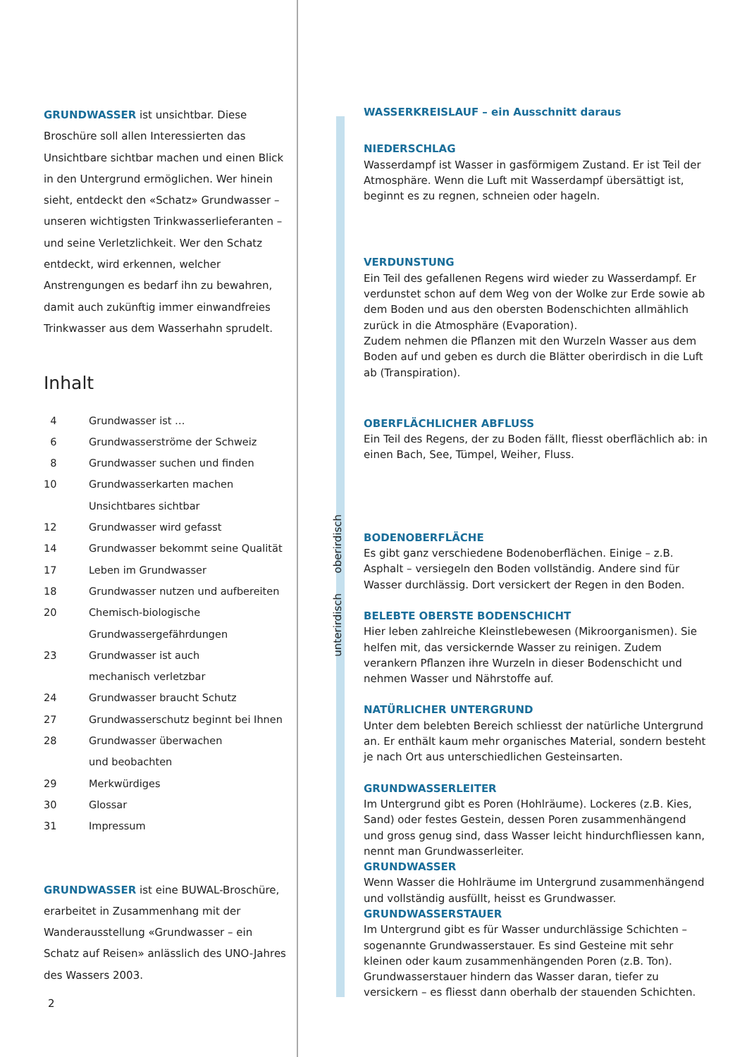GRUNDWASSER ist unsichtbar. Diese Broschüre soll allen Interessierten das Unsichtbare sichtbar machen und einen Blick in den Untergrund ermöglichen. Wer hinein sieht, entdeckt den «Schatz» Grundwasser – unseren wichtigsten Trinkwasserlieferanten – und seine Verletzlichkeit. Wer den Schatz entdeckt, wird erkennen, welcher Anstrengungen es bedarf ihn zu bewahren, damit auch zukünftig immer einwandfreies Trinkwasser aus dem Wasserhahn sprudelt.
Inhalt
| 4 | Grundwasser ist … |
| 6 | Grundwasserströme der Schweiz |
| 8 | Grundwasser suchen und finden |
| 10 | Grundwasserkarten machen Unsichtbares sichtbar |
| 12 | Grundwasser wird gefasst |
| 14 | Grundwasser bekommt seine Qualität |
| 17 | Leben im Grundwasser |
| 18 | Grundwasser nutzen und aufbereiten |
| 20 | Chemisch-biologische Grundwassergefährdungen |
| 23 | Grundwasser ist auch mechanisch verletzbar |
| 24 | Grundwasser braucht Schutz |
| 27 | Grundwasserschutz beginnt bei Ihnen |
| 28 | Grundwasser überwachen und beobachten |
| 29 | Merkwürdiges |
| 30 | Glossar |
| 31 | Impressum |
GRUNDWASSER ist eine BUWAL-Broschüre, erarbeitet in Zusammenhang mit der Wanderausstellung «Grundwasser – ein Schatz auf Reisen» anlässlich des UNO-Jahres des Wassers 2003.
2
unterirdisch oberirdisch
WASSERKREISLAUF – ein Ausschnitt daraus
NIEDERSCHLAG
Wasserdampf ist Wasser in gasförmigem Zustand. Er ist Teil der Atmosphäre. Wenn die Luft mit Wasserdampf übersättigt ist, beginnt es zu regnen, schneien oder hageln.
VERDUNSTUNG
Ein Teil des gefallenen Regens wird wieder zu Wasserdampf. Er verdunstet schon auf dem Weg von der Wolke zur Erde sowie ab dem Boden und aus den obersten Bodenschichten allmählich zurück in die Atmosphäre (Evaporation).
Zudem nehmen die Pflanzen mit den Wurzeln Wasser aus dem Boden auf und geben es durch die Blätter oberirdisch in die Luft ab (Transpiration).
OBERFLÄCHLICHER ABFLUSS
Ein Teil des Regens, der zu Boden fällt, fliesst oberflächlich ab: in einen Bach, See, Tümpel, Weiher, Fluss.
BODENOBERFLÄCHE
Es gibt ganz verschiedene Bodenoberflächen. Einige – z.B. Asphalt – versiegeln den Boden vollständig. Andere sind für Wasser durchlässig. Dort versickert der Regen in den Boden.
BELEBTE OBERSTE BODENSCHICHT
Hier leben zahlreiche Kleinstlebewesen (Mikroorganismen). Sie helfen mit, das versickernde Wasser zu reinigen. Zudem verankern Pflanzen ihre Wurzeln in dieser Bodenschicht und nehmen Wasser und Nährstoffe auf.
NATÜRLICHER UNTERGRUND
Unter dem belebten Bereich schliesst der natürliche Untergrund an. Er enthält kaum mehr organisches Material, sondern besteht je nach Ort aus unterschiedlichen Gesteinsarten.
GRUNDWASSERLEITER
Im Untergrund gibt es Poren (Hohlräume). Lockeres (z.B. Kies, Sand) oder festes Gestein, dessen Poren zusammenhängend und gross genug sind, dass Wasser leicht hindurchfliessen kann, nennt man Grundwasserleiter.
GRUNDWASSER
Wenn Wasser die Hohlräume im Untergrund zusammenhängend und vollständig ausfüllt, heisst es Grundwasser.
GRUNDWASSERSTAUER
Im Untergrund gibt es für Wasser undurchlässige Schichten – sogenannte Grundwasserstauer. Es sind Gesteine mit sehr kleinen oder kaum zusammenhängenden Poren (z.B. Ton). Grundwasserstauer hindern das Wasser daran, tiefer zu versickern – es fliesst dann oberhalb der stauenden Schichten.